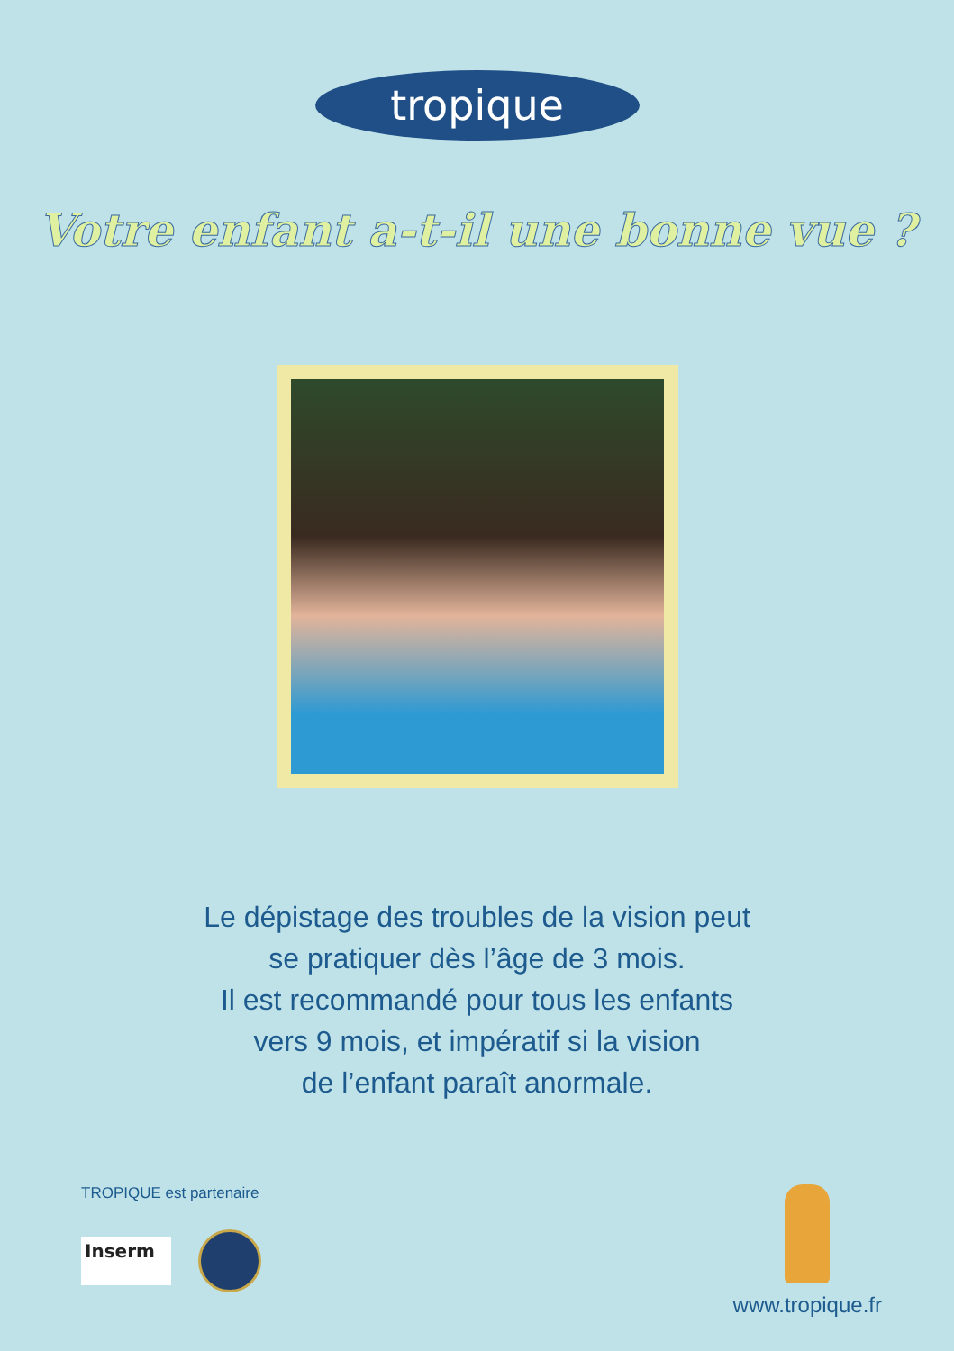tropique
Votre enfant a-t-il une bonne vue ?
Le dépistage des troubles de la vision peut
se pratiquer dès l’âge de 3 mois.
Il est recommandé pour tous les enfants
vers 9 mois, et impératif si la vision
de l’enfant paraît anormale.
TROPIQUE est partenaire
Inserm
www.tropique.fr